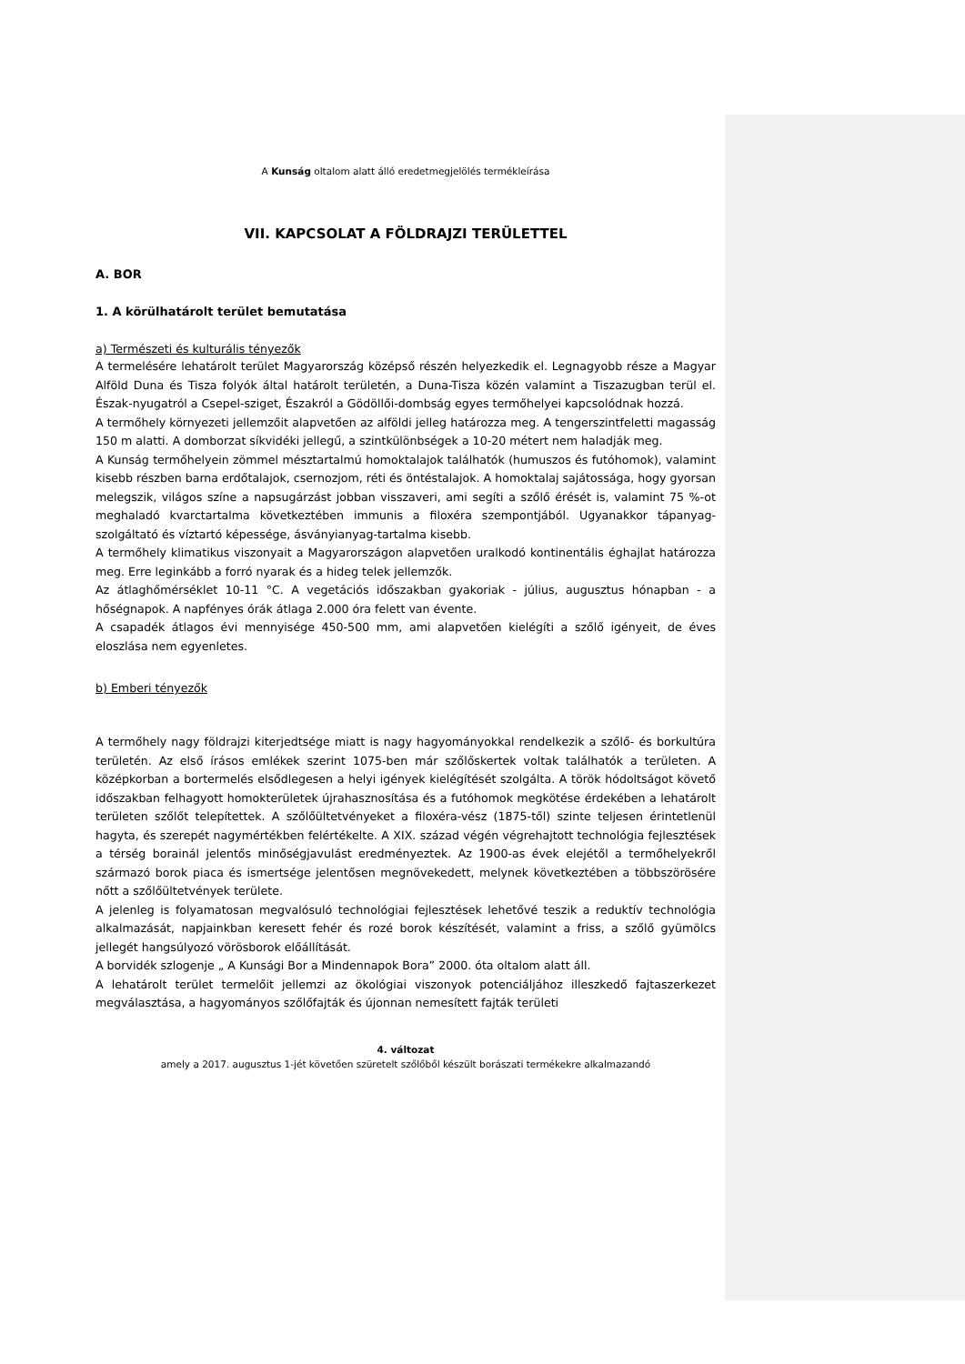A Kunság oltalom alatt álló eredetmegjelölés termékleírása
VII. KAPCSOLAT A FÖLDRAJZI TERÜLETTEL
A. BOR
1. A körülhatárolt terület bemutatása
a) Természeti és kulturális tényezők
A termelésére lehatárolt terület Magyarország középső részén helyezkedik el. Legnagyobb része a Magyar Alföld Duna és Tisza folyók által határolt területén, a Duna-Tisza közén valamint a Tiszazugban terül el. Észak-nyugatról a Csepel-sziget, Északról a Gödöllői-dombság egyes termőhelyei kapcsolódnak hozzá.
A termőhely környezeti jellemzőit alapvetően az alföldi jelleg határozza meg. A tengerszintfeletti magasság 150 m alatti. A domborzat síkvidéki jellegű, a szintkülönbségek a 10-20 métert nem haladják meg.
A Kunság termőhelyein zömmel mésztartalmú homoktalajok találhatók (humuszos és futóhomok), valamint kisebb részben barna erdőtalajok, csernozjom, réti és öntéstalajok. A homoktalaj sajátossága, hogy gyorsan melegszik, világos színe a napsugárzást jobban visszaveri, ami segíti a szőlő érését is, valamint 75 %-ot meghaladó kvarctartalma következtében immunis a filoxéra szempontjából. Ugyanakkor tápanyag-szolgáltató és víztartó képessége, ásványianyag-tartalma kisebb.
A termőhely klimatikus viszonyait a Magyarországon alapvetően uralkodó kontinentális éghajlat határozza meg. Erre leginkább a forró nyarak és a hideg telek jellemzők.
Az átlaghőmérséklet 10-11 °C. A vegetációs időszakban gyakoriak - július, augusztus hónapban - a hőségnapok. A napfényes órák átlaga 2.000 óra felett van évente.
A csapadék átlagos évi mennyisége 450-500 mm, ami alapvetően kielégíti a szőlő igényeit, de éves eloszlása nem egyenletes.
b) Emberi tényezők
A termőhely nagy földrajzi kiterjedtsége miatt is nagy hagyományokkal rendelkezik a szőlő- és borkultúra területén. Az első írásos emlékek szerint 1075-ben már szőlőskertek voltak találhatók a területen. A középkorban a bortermelés elsődlegesen a helyi igények kielégítését szolgálta. A török hódoltságot követő időszakban felhagyott homokterületek újrahasznosítása és a futóhomok megkötése érdekében a lehatárolt területen szőlőt telepítettek. A szőlőültetvényeket a filoxéra-vész (1875-től) szinte teljesen érintetlenül hagyta, és szerepét nagymértékben felértékelte. A XIX. század végén végrehajtott technológia fejlesztések a térség borainál jelentős minőségjavulást eredményeztek. Az 1900-as évek elejétől a termőhelyekről származó borok piaca és ismertsége jelentősen megnövekedett, melynek következtében a többszörösére nőtt a szőlőültetvények területe.
A jelenleg is folyamatosan megvalósuló technológiai fejlesztések lehetővé teszik a reduktív technológia alkalmazását, napjainkban keresett fehér és rozé borok készítését, valamint a friss, a szőlő gyümölcs jellegét hangsúlyozó vörösborok előállítását.
A borvidék szlogenje „ A Kunsági Bor a Mindennapok Bora” 2000. óta oltalom alatt áll.
A lehatárolt terület termelőit jellemzi az ökológiai viszonyok potenciáljához illeszkedő fajtaszerkezet megválasztása, a hagyományos szőlőfajták és újonnan nemesített fajták területi
4. változat
amely a 2017. augusztus 1-jét követően szüretelt szőlőből készült borászati termékekre alkalmazandó